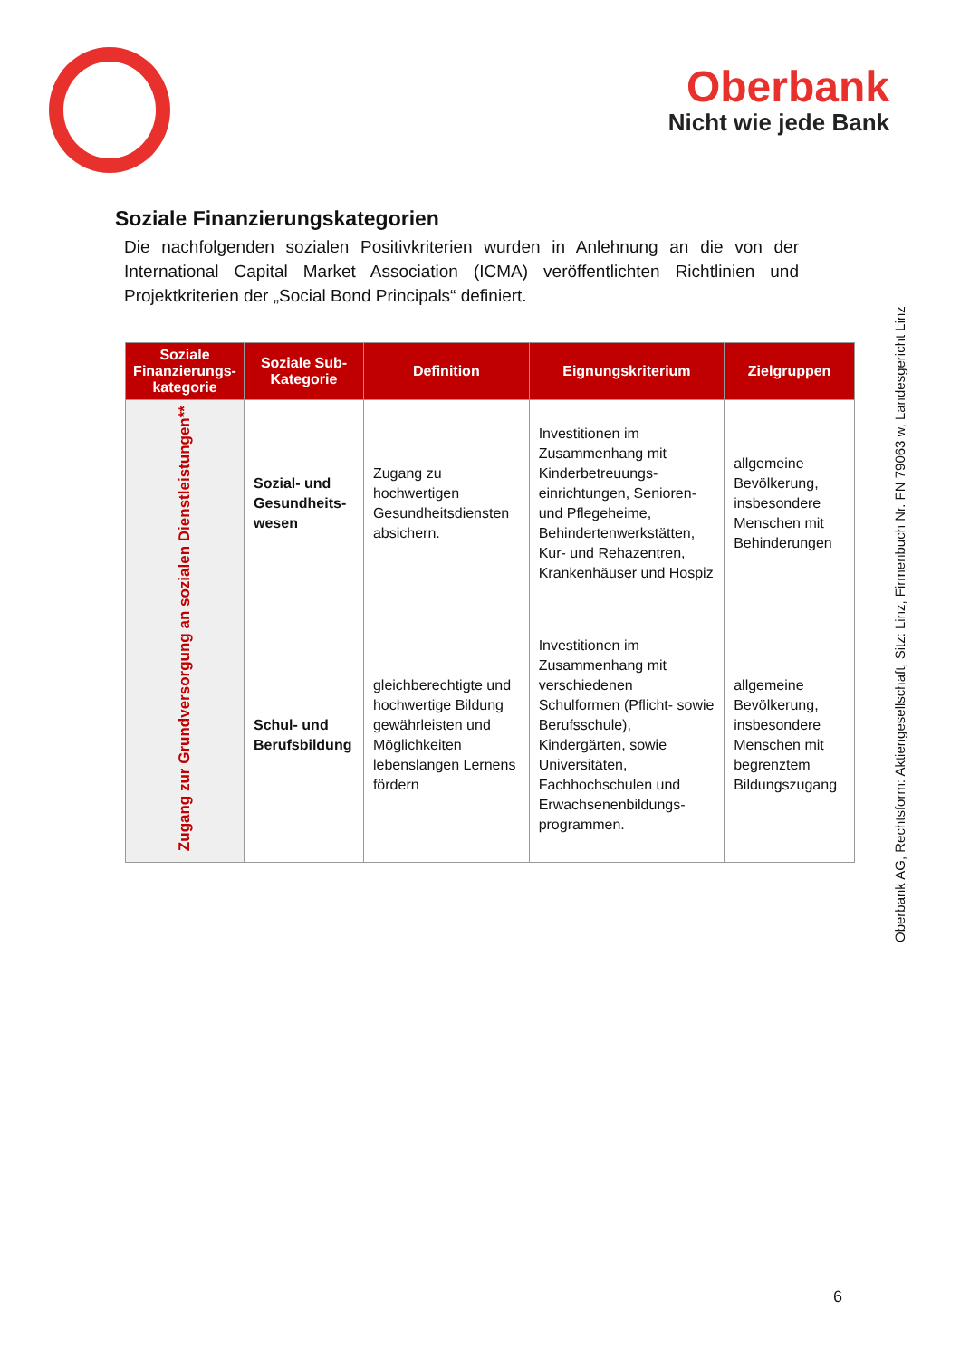Oberbank
Nicht wie jede Bank
Soziale Finanzierungskategorien
Die nachfolgenden sozialen Positivkriterien wurden in Anlehnung an die von der International Capital Market Association (ICMA) veröffentlichten Richtlinien und Projektkriterien der „Social Bond Principals“ definiert.
| Soziale Finanzierungs-kategorie | Soziale Sub-Kategorie | Definition | Eignungskriterium | Zielgruppen |
| --- | --- | --- | --- | --- |
| Zugang zur Grundversorgung an sozialen Dienstleistungen** | Sozial- und Gesundheits-wesen | Zugang zu hochwertigen Gesundheitsdiensten absichern. | Investitionen im Zusammenhang mit Kinderbetreuungs-einrichtungen, Senioren- und Pflegeheime, Behindertenwerkstätten, Kur- und Rehazentren, Krankenhäuser und Hospiz | allgemeine Bevölkerung, insbesondere Menschen mit Behinderungen |
| | Schul- und Berufsbildung | gleichberechtigte und hochwertige Bildung gewährleisten und Möglichkeiten lebenslangen Lernens fördern | Investitionen im Zusammenhang mit verschiedenen Schulformen (Pflicht- sowie Berufsschule), Kindergärten, sowie Universitäten, Fachhochschulen und Erwachsenenbildungs-programmen. | allgemeine Bevölkerung, insbesondere Menschen mit begrenztem Bildungszugang |
Oberbank AG, Rechtsform: Aktiengesellschaft, Sitz: Linz, Firmenbuch Nr. FN 79063 w, Landesgericht Linz
6